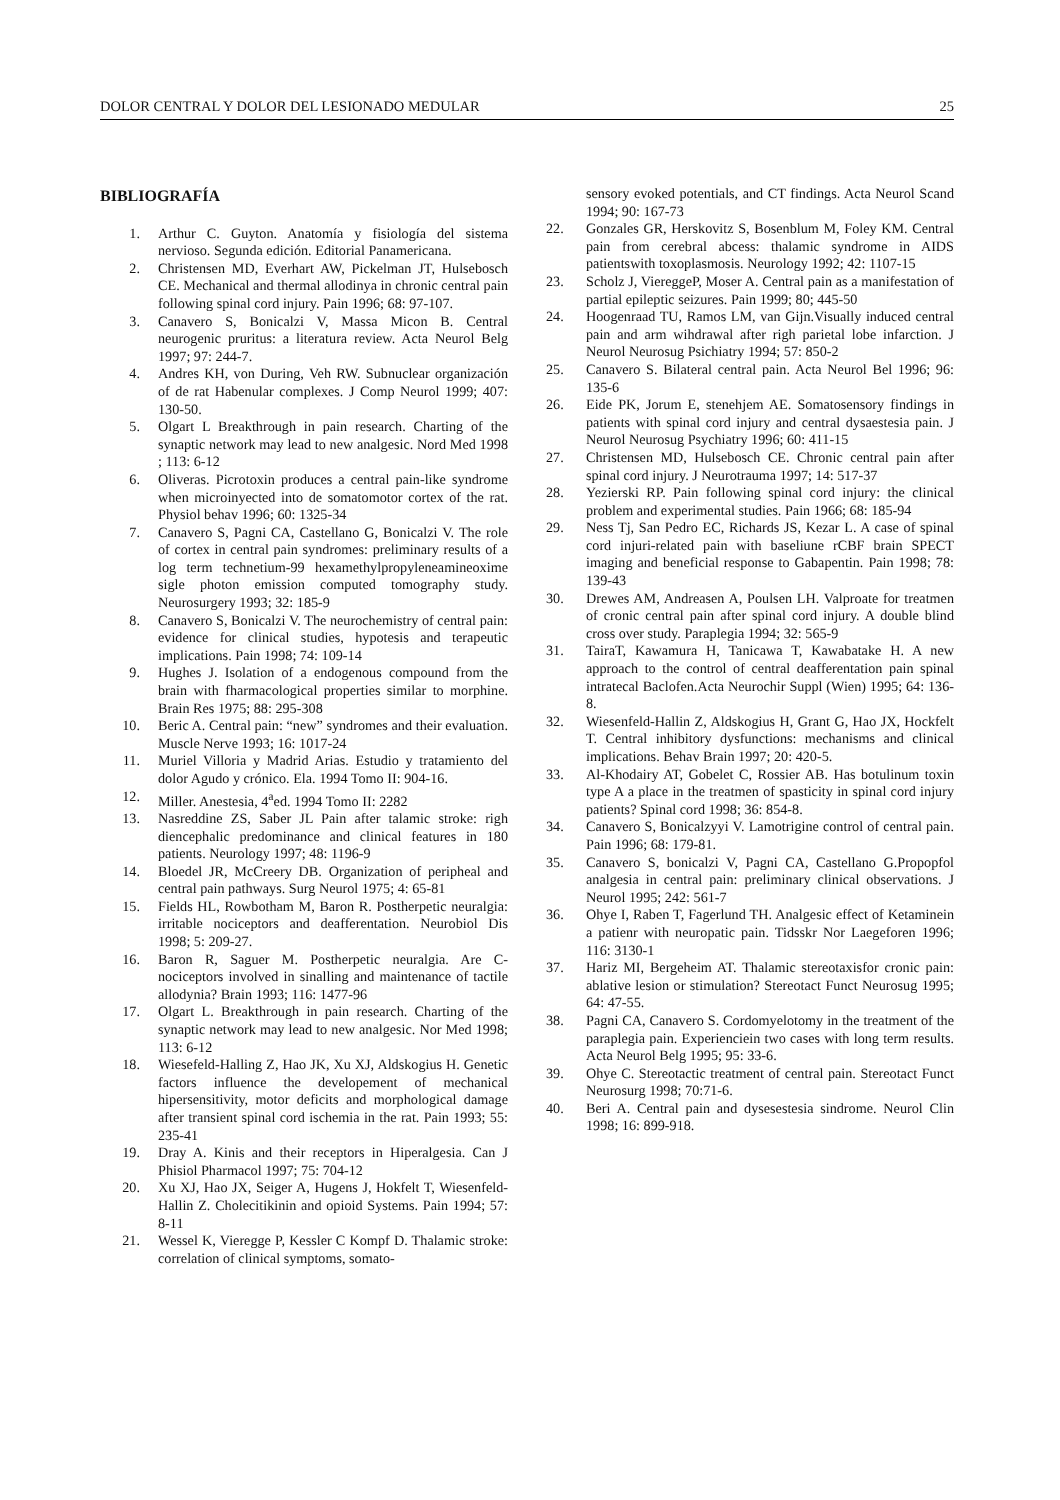DOLOR CENTRAL Y DOLOR DEL LESIONADO MEDULAR 25
BIBLIOGRAFÍA
1. Arthur C. Guyton. Anatomía y fisiología del sistema nervioso. Segunda edición. Editorial Panamericana.
2. Christensen MD, Everhart AW, Pickelman JT, Hulsebosch CE. Mechanical and thermal allodinya in chronic central pain following spinal cord injury. Pain 1996; 68: 97-107.
3. Canavero S, Bonicalzi V, Massa Micon B. Central neurogenic pruritus: a literatura review. Acta Neurol Belg 1997; 97: 244-7.
4. Andres KH, von During, Veh RW. Subnuclear organización of de rat Habenular complexes. J Comp Neurol 1999; 407: 130-50.
5. Olgart L Breakthrough in pain research. Charting of the synaptic network may lead to new analgesic. Nord Med 1998 ; 113: 6-12
6. Oliveras. Picrotoxin produces a central pain-like syndrome when microinyected into de somatomotor cortex of the rat. Physiol behav 1996; 60: 1325-34
7. Canavero S, Pagni CA, Castellano G, Bonicalzi V. The role of cortex in central pain syndromes: preliminary results of a log term technetium-99 hexamethylpropyleneamineoxime sigle photon emission computed tomography study. Neurosurgery 1993; 32: 185-9
8. Canavero S, Bonicalzi V. The neurochemistry of central pain: evidence for clinical studies, hypotesis and terapeutic implications. Pain 1998; 74: 109-14
9. Hughes J. Isolation of a endogenous compound from the brain with fharmacological properties similar to morphine. Brain Res 1975; 88: 295-308
10. Beric A. Central pain: “new” syndromes and their evaluation. Muscle Nerve 1993; 16: 1017-24
11. Muriel Villoria y Madrid Arias. Estudio y tratamiento del dolor Agudo y crónico. Ela. 1994 Tomo II: 904-16.
12. Miller. Anestesia, 4<sup>a</sup>ed. 1994 Tomo II: 2282
13. Nasreddine ZS, Saber JL Pain after talamic stroke: righ diencephalic predominance and clinical features in 180 patients. Neurology 1997; 48: 1196-9
14. Bloedel JR, McCreery DB. Organization of peripheal and central pain pathways. Surg Neurol 1975; 4: 65-81
15. Fields HL, Rowbotham M, Baron R. Postherpetic neuralgia: irritable nociceptors and deafferentation. Neurobiol Dis 1998; 5: 209-27.
16. Baron R, Saguer M. Postherpetic neuralgia. Are C-nociceptors involved in sinalling and maintenance of tactile allodynia? Brain 1993; 116: 1477-96
17. Olgart L. Breakthrough in pain research. Charting of the synaptic network may lead to new analgesic. Nor Med 1998; 113: 6-12
18. Wiesefeld-Halling Z, Hao JK, Xu XJ, Aldskogius H. Genetic factors influence the developement of mechanical hipersensitivity, motor deficits and morphological damage after transient spinal cord ischemia in the rat. Pain 1993; 55: 235-41
19. Dray A. Kinis and their receptors in Hiperalgesia. Can J Phisiol Pharmacol 1997; 75: 704-12
20. Xu XJ, Hao JX, Seiger A, Hugens J, Hokfelt T, Wiesenfeld-Hallin Z. Cholecitikinin and opioid Systems. Pain 1994; 57: 8-11
21. Wessel K, Vieregge P, Kessler C Kompf D. Thalamic stroke: correlation of clinical symptoms, somato-
sensory evoked potentials, and CT findings. Acta Neurol Scand 1994; 90: 167-73
22. Gonzales GR, Herskovitz S, Bosenblum M, Foley KM. Central pain from cerebral abcess: thalamic syndrome in AIDS patientswith toxoplasmosis. Neurology 1992; 42: 1107-15
23. Scholz J, ViereggeP, Moser A. Central pain as a manifestation of partial epileptic seizures. Pain 1999; 80; 445-50
24. Hoogenraad TU, Ramos LM, van Gijn.Visually induced central pain and arm wihdrawal after righ parietal lobe infarction. J Neurol Neurosug Psichiatry 1994; 57: 850-2
25. Canavero S. Bilateral central pain. Acta Neurol Bel 1996; 96: 135-6
26. Eide PK, Jorum E, stenehjem AE. Somatosensory findings in patients with spinal cord injury and central dysaestesia pain. J Neurol Neurosug Psychiatry 1996; 60: 411-15
27. Christensen MD, Hulsebosch CE. Chronic central pain after spinal cord injury. J Neurotrauma 1997; 14: 517-37
28. Yezierski RP. Pain following spinal cord injury: the clinical problem and experimental studies. Pain 1966; 68: 185-94
29. Ness Tj, San Pedro EC, Richards JS, Kezar L. A case of spinal cord injuri-related pain with baseliune rCBF brain SPECT imaging and beneficial response to Gabapentin. Pain 1998; 78: 139-43
30. Drewes AM, Andreasen A, Poulsen LH. Valproate for treatmen of cronic central pain after spinal cord injury. A double blind cross over study. Paraplegia 1994; 32: 565-9
31. TairaT, Kawamura H, Tanicawa T, Kawabatake H. A new approach to the control of central deafferentation pain spinal intratecal Baclofen.Acta Neurochir Suppl (Wien) 1995; 64: 136-8.
32. Wiesenfeld-Hallin Z, Aldskogius H, Grant G, Hao JX, Hockfelt T. Central inhibitory dysfunctions: mechanisms and clinical implications. Behav Brain 1997; 20: 420-5.
33. Al-Khodairy AT, Gobelet C, Rossier AB. Has botulinum toxin type A a place in the treatmen of spasticity in spinal cord injury patients? Spinal cord 1998; 36: 854-8.
34. Canavero S, Bonicalzyyi V. Lamotrigine control of central pain. Pain 1996; 68: 179-81.
35. Canavero S, bonicalzi V, Pagni CA, Castellano G.Propopfol analgesia in central pain: preliminary clinical observations. J Neurol 1995; 242: 561-7
36. Ohye I, Raben T, Fagerlund TH. Analgesic effect of Ketaminein a patienr with neuropatic pain. Tidsskr Nor Laegeforen 1996; 116: 3130-1
37. Hariz MI, Bergeheim AT. Thalamic stereotaxisfor cronic pain: ablative lesion or stimulation? Stereotact Funct Neurosug 1995; 64: 47-55.
38. Pagni CA, Canavero S. Cordomyelotomy in the treatment of the paraplegia pain. Experienciein two cases with long term results. Acta Neurol Belg 1995; 95: 33-6.
39. Ohye C. Stereotactic treatment of central pain. Stereotact Funct Neurosurg 1998; 70:71-6.
40. Beri A. Central pain and dysesestesia sindrome. Neurol Clin 1998; 16: 899-918.